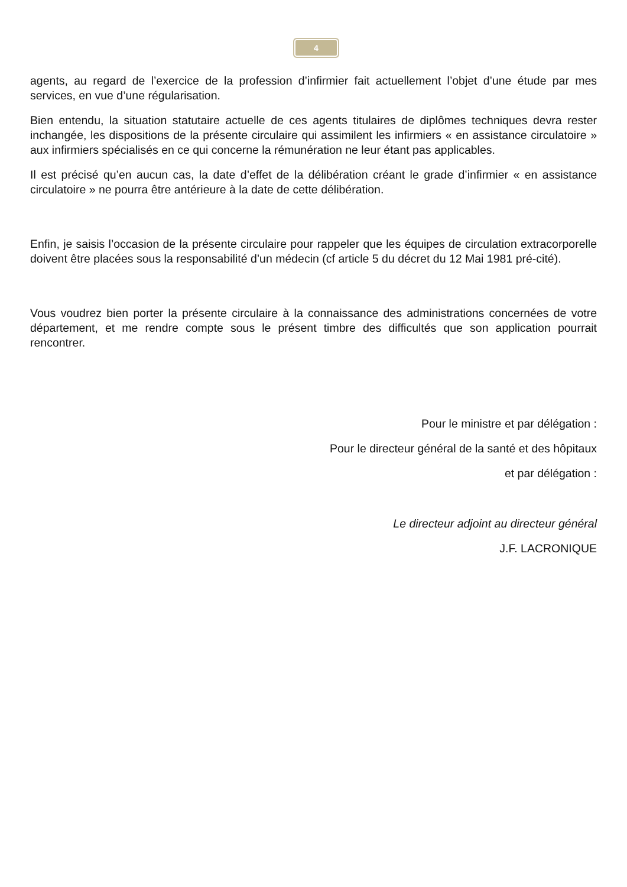4
agents, au regard de l’exercice de la profession d’infirmier fait actuellement l’objet d’une étude par mes services, en vue d’une régularisation.
Bien entendu, la situation statutaire actuelle de ces agents titulaires de diplômes techniques devra rester inchangée, les dispositions de la présente circulaire qui assimilent les infirmiers « en assistance circulatoire » aux infirmiers spécialisés en ce qui concerne la rémunération ne leur étant pas applicables.
Il est précisé qu’en aucun cas, la date d’effet de la délibération créant le grade d’infirmier « en assistance circulatoire » ne pourra être antérieure à la date de cette délibération.
Enfin, je saisis l’occasion de la présente circulaire pour rappeler que les équipes de circulation extracorporelle doivent être placées sous la responsabilité d’un médecin (cf article 5 du décret du 12 Mai 1981 pré-cité).
Vous voudrez bien porter la présente circulaire à la connaissance des administrations concernées de votre département, et me rendre compte sous le présent timbre des difficultés que son application pourrait rencontrer.
Pour le ministre et par délégation :
Pour le directeur général de la santé et des hôpitaux
et par délégation :
Le directeur adjoint au directeur général
J.F. LACRONIQUE